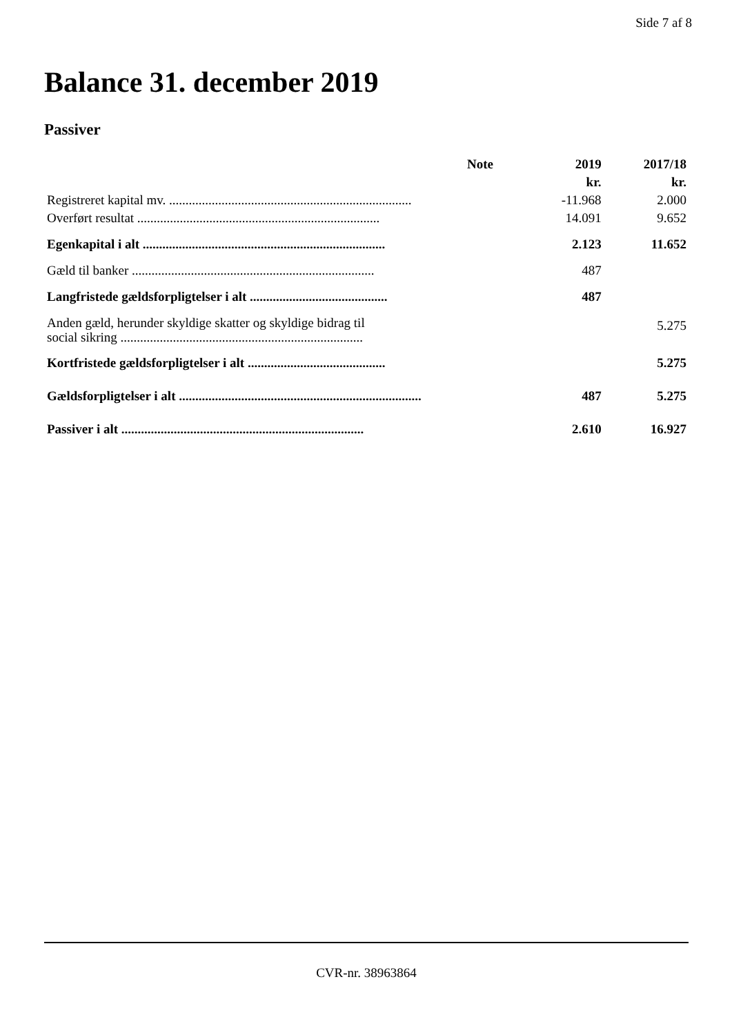Side 7 af 8
Balance 31. december 2019
Passiver
| | Note | 2019 | 2017/18 |
| --- | --- | --- | --- |
| | | kr. | kr. |
| Registreret kapital mv. .......................................................................... | | -11.968 | 2.000 |
| Overført resultat .......................................................................... | | 14.091 | 9.652 |
| Egenkapital i alt .......................................................................... | | 2.123 | 11.652 |
| Gæld til banker .......................................................................... | | 487 | |
| Langfristede gældsforpligtelser i alt .......................................... | | 487 | |
| Anden gæld, herunder skyldige skatter og skyldige bidrag til social sikring .......................................................................... | | | 5.275 |
| Kortfristede gældsforpligtelser i alt .......................................... | | | 5.275 |
| Gældsforpligtelser i alt .......................................................................... | | 487 | 5.275 |
| Passiver i alt .......................................................................... | | 2.610 | 16.927 |
CVR-nr. 38963864